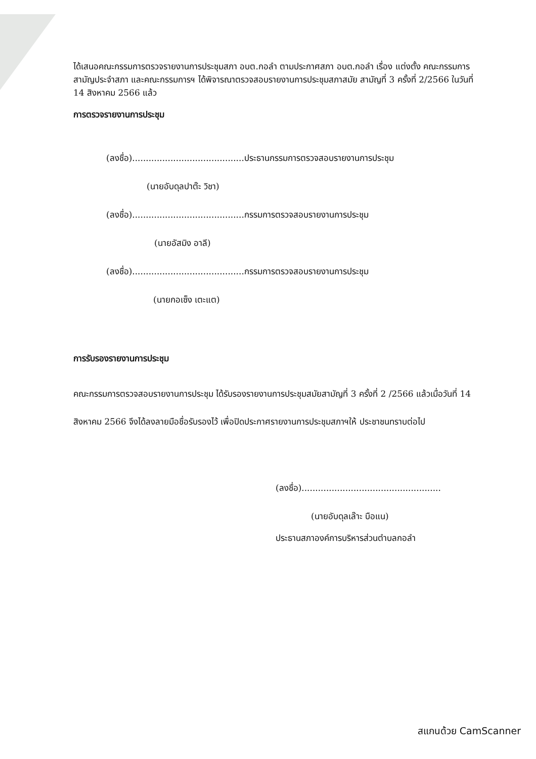ได้เสนอคณะกรรมการตรวจรายงานการประชุมสภา อบต.กอลำ ตามประกาศสภา อบต.กอลำ เรื่อง แต่งตั้ง คณะกรรมการสามัญประจำสภา และคณะกรรมการฯ ได้พิจารณาตรวจสอบรายงานการประชุมสภาสมัย สามัญที่ 3 ครั้งที่ 2/2566 ในวันที่ 14 สิงหาคม 2566 แล้ว
การตรวจรายงานการประชุม
(ลงชื่อ).........................................ประธานกรรมการตรวจสอบรายงานการประชุม
(นายอับดุลปาต๊ะ วิชา)
(ลงชื่อ).........................................กรรมการตรวจสอบรายงานการประชุม
(นายอัสมิง อาลี)
(ลงชื่อ).........................................กรรมการตรวจสอบรายงานการประชุม
(นายกอเซ็ง เตะแต)
การรับรองรายงานการประชุม
คณะกรรมการตรวจสอบรายงานการประชุม ได้รับรองรายงานการประชุมสมัยสามัญที่ 3 ครั้งที่ 2 /2566 แล้วเมื่อวันที่ 14 สิงหาคม 2566 จึงได้ลงลายมือชื่อรับรองไว้ เพื่อปิดประกาศรายงานการประชุมสภาฯให้ ประชาชนทราบต่อไป
(ลงชื่อ)...................................................
(นายอับดุลเล๊าะ บือแน)
ประธานสภาองค์การบริหารส่วนตำบลกอลำ
สแกนด้วย CamScanner